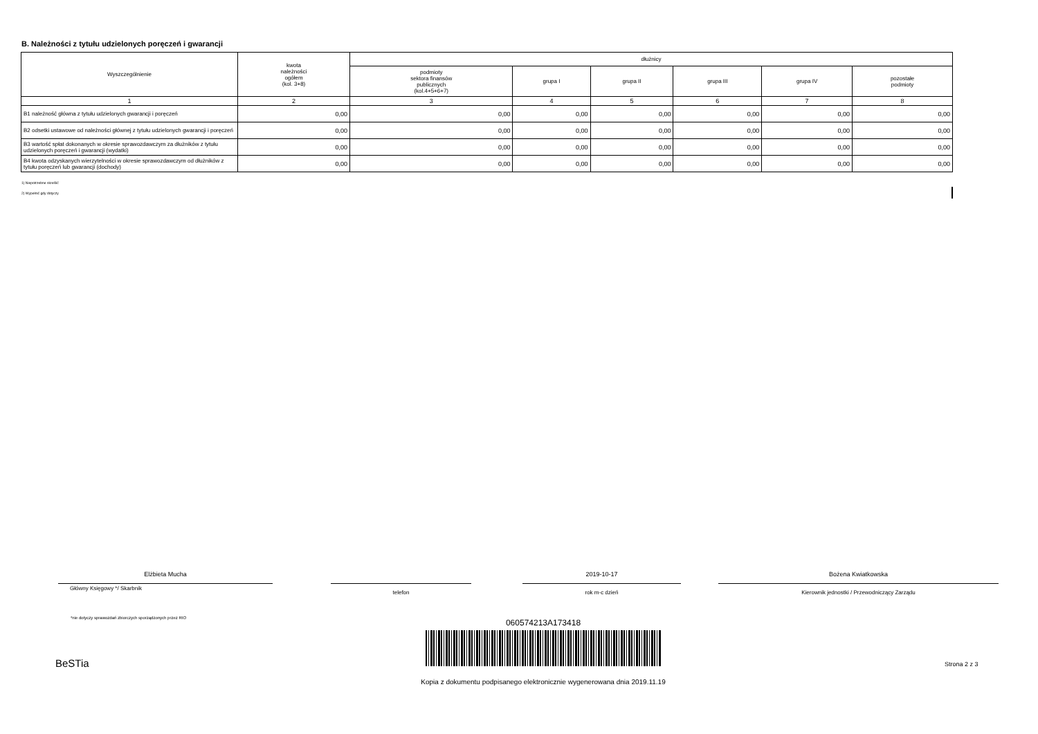B. Należności z tytułu udzielonych poręczeń i gwarancji
| Wyszczególnienie | kwota należności ogółem (kol. 3+8) | dłużnicy | | | | | |
| --- | --- | --- | --- | --- | --- | --- | --- |
| | | podmioty sektora finansów publicznych (kol.4+5+6+7) | grupa I | grupa II | grupa III | grupa IV | pozostałe podmioty |
| 1 | 2 | 3 | 4 | 5 | 6 | 7 | 8 |
| B1 należność główna z tytułu udzielonych gwarancji i poręczeń | 0,00 | 0,00 | 0,00 | 0,00 | 0,00 | 0,00 | 0,00 |
| B2 odsetki ustawowe od należności głównej z tytułu udzielonych gwarancji i poręczeń | 0,00 | 0,00 | 0,00 | 0,00 | 0,00 | 0,00 | 0,00 |
| B3 wartość spłat dokonanych w okresie sprawozdawczym za dłużników z tytułu udzielonych poręczeń i gwarancji (wydatki) | 0,00 | 0,00 | 0,00 | 0,00 | 0,00 | 0,00 | 0,00 |
| B4 kwota odzyskanych wierzytelności w okresie sprawozdawczym od dłużników z tytułu poręczeń lub gwarancji (dochody) | 0,00 | 0,00 | 0,00 | 0,00 | 0,00 | 0,00 | 0,00 |
1) Niepotrzebne skreślić
2) Wypełnić gdy dotyczy
Elżbieta Mucha
Główny Księgowy */ Skarbnik
telefon
2019-10-17
rok m-c dzień
Bożena Kwiatkowska
Kierownik jednostki / Przewodniczący Zarządu
*nie dotyczy sprawozdań zbiorczych sporządzonych przez RIO
060574213A173418
BeSTia Strona 2 z 3
Kopia z dokumentu podpisanego elektronicznie wygenerowana dnia 2019.11.19